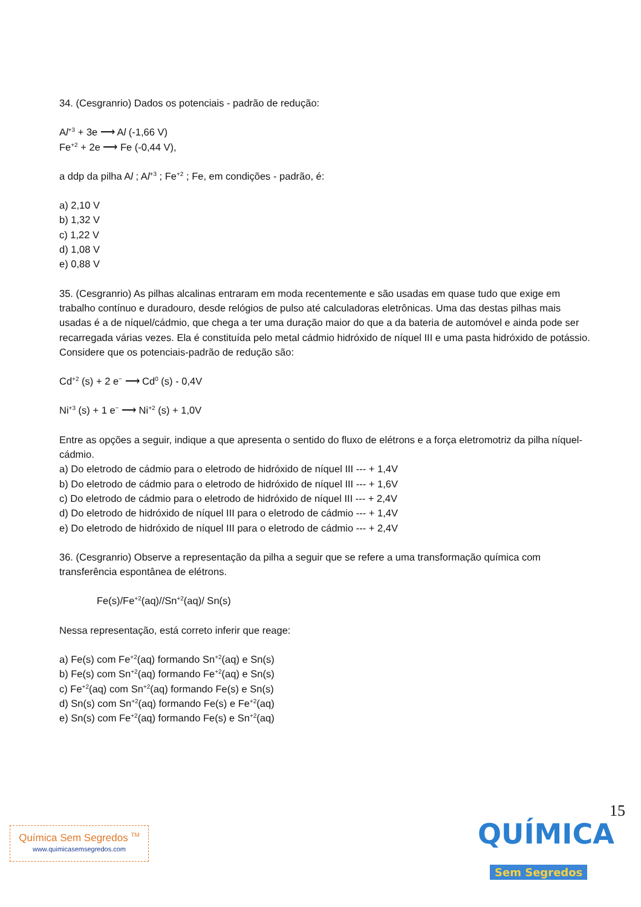34. (Cesgranrio) Dados os potenciais - padrão de redução:
Al<sup>+3</sup> + 3e ⟶ Al (-1,66 V)
Fe<sup>+2</sup> + 2e ⟶ Fe (-0,44 V),
a ddp da pilha Al ; Al<sup>+3</sup> ; Fe<sup>+2</sup> ; Fe, em condições - padrão, é:
a) 2,10 V
b) 1,32 V
c) 1,22 V
d) 1,08 V
e) 0,88 V
35. (Cesgranrio) As pilhas alcalinas entraram em moda recentemente e são usadas em quase tudo que exige em trabalho contínuo e duradouro, desde relógios de pulso até calculadoras eletrônicas. Uma das destas pilhas mais usadas é a de níquel/cádmio, que chega a ter uma duração maior do que a da bateria de automóvel e ainda pode ser recarregada várias vezes. Ela é constituída pelo metal cádmio hidróxido de níquel III e uma pasta hidróxido de potássio. Considere que os potenciais-padrão de redução são:
Cd<sup>+2</sup> (s) + 2 e<sup>−</sup> ⟶ Cd<sup>0</sup> (s) - 0,4V
Ni<sup>+3</sup> (s) + 1 e<sup>−</sup> ⟶ Ni<sup>+2</sup> (s) + 1,0V
Entre as opções a seguir, indique a que apresenta o sentido do fluxo de elétrons e a força eletromotriz da pilha níquel-cádmio.
a) Do eletrodo de cádmio para o eletrodo de hidróxido de níquel III --- + 1,4V
b) Do eletrodo de cádmio para o eletrodo de hidróxido de níquel III --- + 1,6V
c) Do eletrodo de cádmio para o eletrodo de hidróxido de níquel III --- + 2,4V
d) Do eletrodo de hidróxido de níquel III para o eletrodo de cádmio --- + 1,4V
e) Do eletrodo de hidróxido de níquel III para o eletrodo de cádmio --- + 2,4V
36. (Cesgranrio) Observe a representação da pilha a seguir que se refere a uma transformação química com transferência espontânea de elétrons.
Fe(s)/Fe<sup>+2</sup>(aq)//Sn<sup>+2</sup>(aq)/ Sn(s)
Nessa representação, está correto inferir que reage:
a) Fe(s) com Fe<sup>+2</sup>(aq) formando Sn<sup>+2</sup>(aq) e Sn(s)
b) Fe(s) com Sn<sup>+2</sup>(aq) formando Fe<sup>+2</sup>(aq) e Sn(s)
c) Fe<sup>+2</sup>(aq) com Sn<sup>+2</sup>(aq) formando Fe(s) e Sn(s)
d) Sn(s) com Sn<sup>+2</sup>(aq) formando Fe(s) e Fe<sup>+2</sup>(aq)
e) Sn(s) com Fe<sup>+2</sup>(aq) formando Fe(s) e Sn<sup>+2</sup>(aq)
15
Química Sem Segredos <sup>TM</sup>
www.quimicasemsegredos.com
QUÍMICA
Sem Segredos